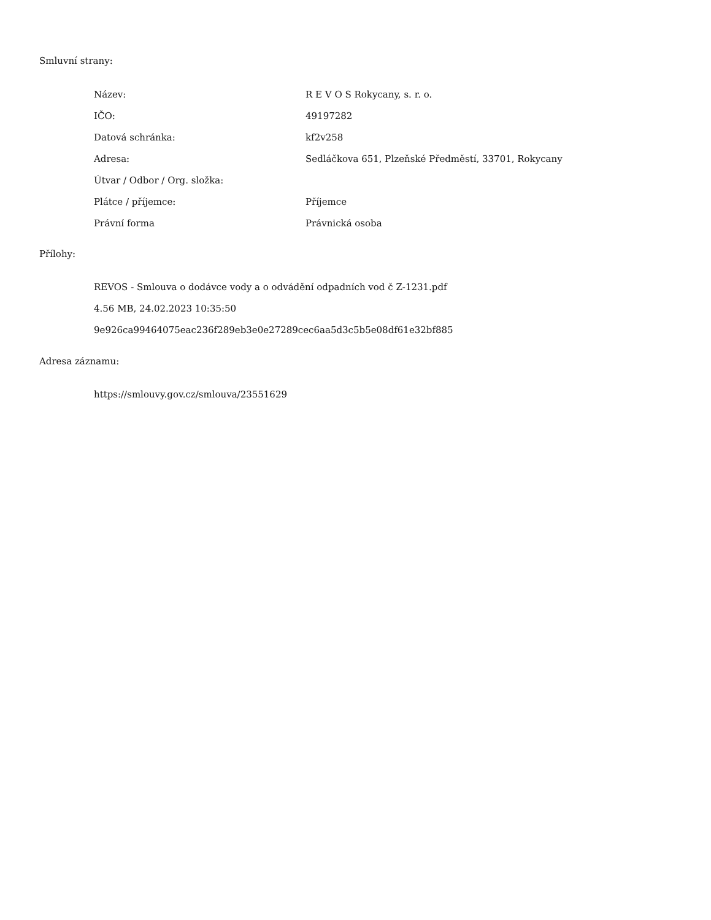Smluvní strany:
| Název: | R E V O S Rokycany, s. r. o. |
| IČO: | 49197282 |
| Datová schránka: | kf2v258 |
| Adresa: | Sedláčkova 651, Plzeňské Předměstí, 33701, Rokycany |
| Útvar / Odbor / Org. složka: | |
| Plátce / příjemce: | Příjemce |
| Právní forma | Právnická osoba |
Přílohy:
REVOS - Smlouva o dodávce vody a o odvádění odpadních vod č Z-1231.pdf
4.56 MB, 24.02.2023 10:35:50
9e926ca99464075eac236f289eb3e0e27289cec6aa5d3c5b5e08df61e32bf885
Adresa záznamu:
https://smlouvy.gov.cz/smlouva/23551629